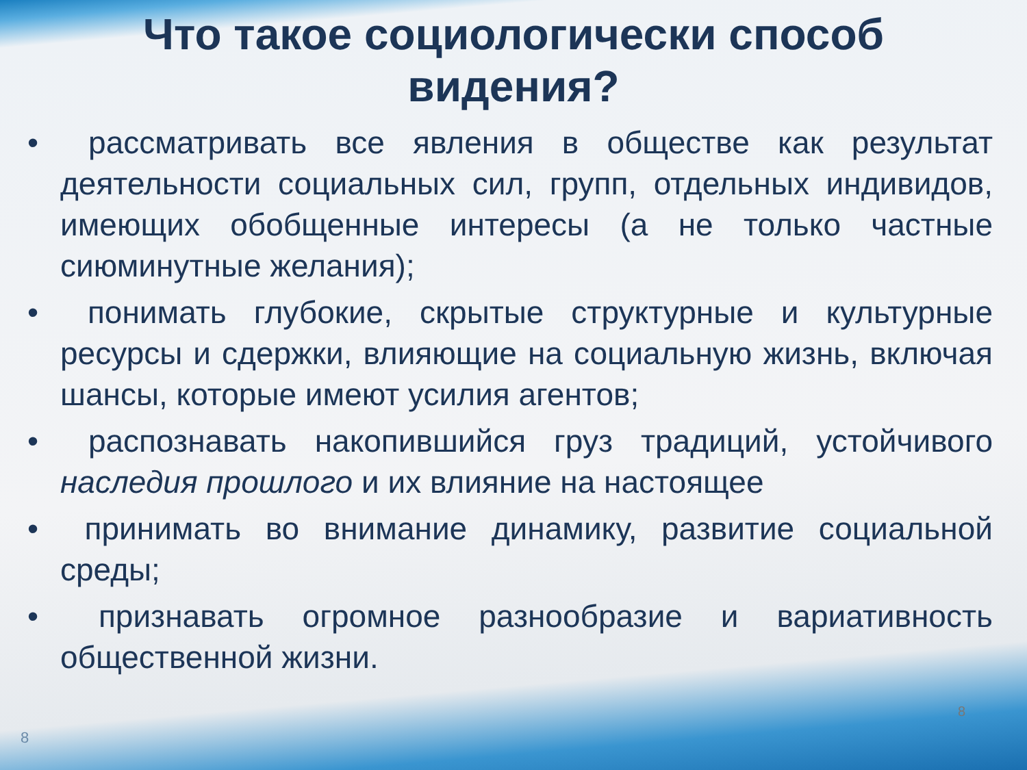Что такое социологически способ
видения?
• рассматривать все явления в обществе как результат деятельности социальных сил, групп, отдельных индивидов, имеющих обобщенные интересы (а не только частные сиюминутные желания);
• понимать глубокие, скрытые структурные и культурные ресурсы и сдержки, влияющие на социальную жизнь, включая шансы, которые имеют усилия агентов;
• распознавать накопившийся груз традиций, устойчивого наследия прошлого и их влияние на настоящее
• принимать во внимание динамику, развитие социальной среды;
• признавать огромное разнообразие и вариативность общественной жизни.
8
8